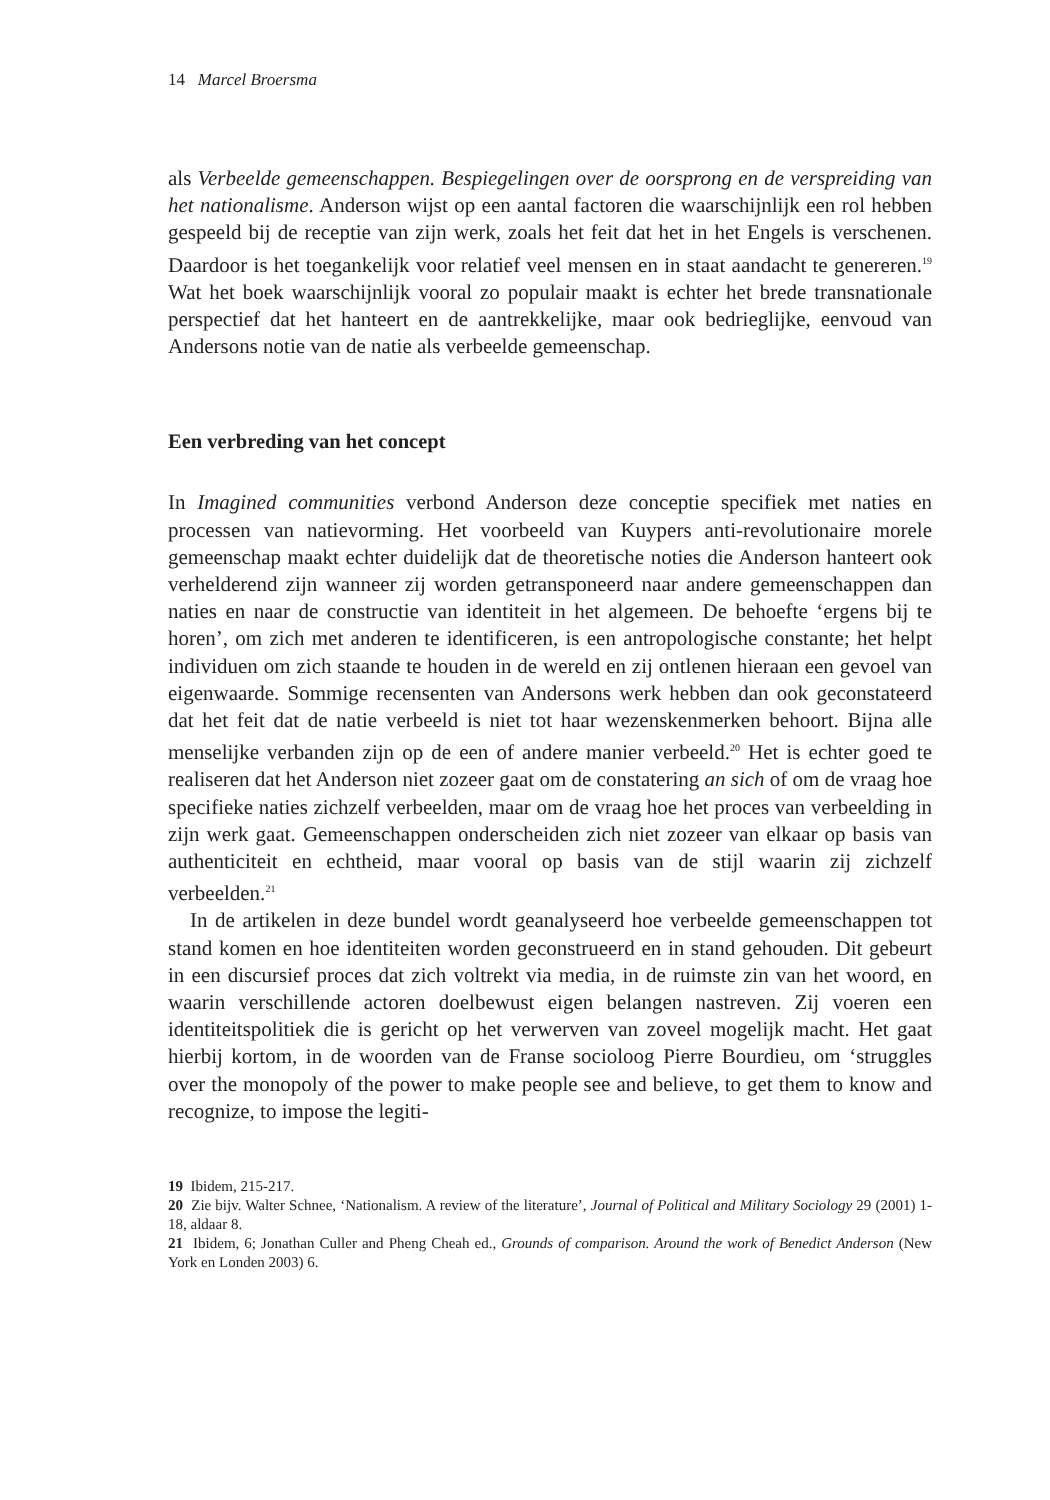14 Marcel Broersma
als Verbeelde gemeenschappen. Bespiegelingen over de oorsprong en de verspreiding van het nationalisme. Anderson wijst op een aantal factoren die waarschijnlijk een rol hebben gespeeld bij de receptie van zijn werk, zoals het feit dat het in het Engels is verschenen. Daardoor is het toegankelijk voor relatief veel mensen en in staat aandacht te genereren.<sup>19</sup> Wat het boek waarschijnlijk vooral zo populair maakt is echter het brede transnationale perspectief dat het hanteert en de aantrekkelijke, maar ook bedrieglijke, eenvoud van Andersons notie van de natie als verbeelde gemeenschap.
Een verbreding van het concept
In Imagined communities verbond Anderson deze conceptie specifiek met naties en processen van natievorming. Het voorbeeld van Kuypers anti-revolutionaire morele gemeenschap maakt echter duidelijk dat de theoretische noties die Anderson hanteert ook verhelderend zijn wanneer zij worden getransponeerd naar andere gemeenschappen dan naties en naar de constructie van identiteit in het algemeen. De behoefte ‘ergens bij te horen’, om zich met anderen te identificeren, is een antropologische constante; het helpt individuen om zich staande te houden in de wereld en zij ontlenen hieraan een gevoel van eigenwaarde. Sommige recensenten van Andersons werk hebben dan ook geconstateerd dat het feit dat de natie verbeeld is niet tot haar wezenskenmerken behoort. Bijna alle menselijke verbanden zijn op de een of andere manier verbeeld.<sup>20</sup> Het is echter goed te realiseren dat het Anderson niet zozeer gaat om de constatering an sich of om de vraag hoe specifieke naties zichzelf verbeelden, maar om de vraag hoe het proces van verbeelding in zijn werk gaat. Gemeenschappen onderscheiden zich niet zozeer van elkaar op basis van authenticiteit en echtheid, maar vooral op basis van de stijl waarin zij zichzelf verbeelden.<sup>21</sup>
In de artikelen in deze bundel wordt geanalyseerd hoe verbeelde gemeenschappen tot stand komen en hoe identiteiten worden geconstrueerd en in stand gehouden. Dit gebeurt in een discursief proces dat zich voltrekt via media, in de ruimste zin van het woord, en waarin verschillende actoren doelbewust eigen belangen nastreven. Zij voeren een identiteitspolitiek die is gericht op het verwerven van zoveel mogelijk macht. Het gaat hierbij kortom, in de woorden van de Franse socioloog Pierre Bourdieu, om ‘struggles over the monopoly of the power to make people see and believe, to get them to know and recognize, to impose the legiti-
19 Ibidem, 215-217.
20 Zie bijv. Walter Schnee, ‘Nationalism. A review of the literature’, Journal of Political and Military Sociology 29 (2001) 1-18, aldaar 8.
21 Ibidem, 6; Jonathan Culler and Pheng Cheah ed., Grounds of comparison. Around the work of Benedict Anderson (New York en Londen 2003) 6.